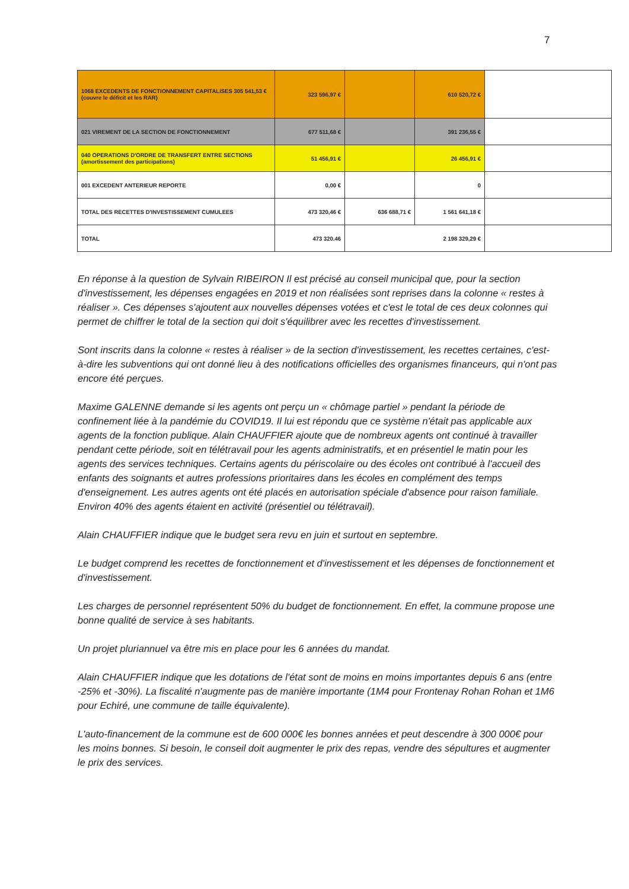7
| 1068 EXCEDENTS DE FONCTIONNEMENT CAPITALISES 305 541,53 € (couvre le déficit et les RAR) | 323 596,97 € | | 610 520,72 € | |
| 021 VIREMENT DE LA SECTION DE FONCTIONNEMENT | 677 511,68 € | | 391 236,55 € | |
| 040 OPERATIONS D'ORDRE DE TRANSFERT ENTRE SECTIONS (amortissement des participations) | 51 456,91 € | | 26 456,91 € | |
| 001 EXCEDENT ANTERIEUR REPORTE | 0,00 € | | 0 | |
| TOTAL DES RECETTES D'INVESTISSEMENT CUMULEES | 473 320,46 € | 636 688,71 € | 1 561 641,18 € | |
| TOTAL | 473 320.46 | 2 198 329,29 € | | |
En réponse à la question de Sylvain RIBEIRON Il est précisé au conseil municipal que, pour la section d'investissement, les dépenses engagées en 2019 et non réalisées sont reprises dans la colonne « restes à réaliser ». Ces dépenses s'ajoutent aux nouvelles dépenses votées et c'est le total de ces deux colonnes qui permet de chiffrer le total de la section qui doit s'équilibrer avec les recettes d'investissement.
Sont inscrits dans la colonne « restes à réaliser » de la section d'investissement, les recettes certaines, c'est-à-dire les subventions qui ont donné lieu à des notifications officielles des organismes financeurs, qui n'ont pas encore été perçues.
Maxime GALENNE demande si les agents ont perçu un « chômage partiel » pendant la période de confinement liée à la pandémie du COVID19. Il lui est répondu que ce système n'était pas applicable aux agents de la fonction publique. Alain CHAUFFIER ajoute que de nombreux agents ont continué à travailler pendant cette période, soit en télétravail pour les agents administratifs, et en présentiel le matin pour les agents des services techniques. Certains agents du périscolaire ou des écoles ont contribué à l'accueil des enfants des soignants et autres professions prioritaires dans les écoles en complément des temps d'enseignement. Les autres agents ont été placés en autorisation spéciale d'absence pour raison familiale. Environ 40% des agents étaient en activité (présentiel ou télétravail).
Alain CHAUFFIER indique que le budget sera revu en juin et surtout en septembre.
Le budget comprend les recettes de fonctionnement et d'investissement et les dépenses de fonctionnement et d'investissement.
Les charges de personnel représentent 50% du budget de fonctionnement. En effet, la commune propose une bonne qualité de service à ses habitants.
Un projet pluriannuel va être mis en place pour les 6 années du mandat.
Alain CHAUFFIER indique que les dotations de l'état sont de moins en moins importantes depuis 6 ans (entre -25% et -30%). La fiscalité n'augmente pas de manière importante (1M4 pour Frontenay Rohan Rohan et 1M6 pour Echiré, une commune de taille équivalente).
L'auto-financement de la commune est de 600 000€ les bonnes années et peut descendre à 300 000€ pour les moins bonnes. Si besoin, le conseil doit augmenter le prix des repas, vendre des sépultures et augmenter le prix des services.